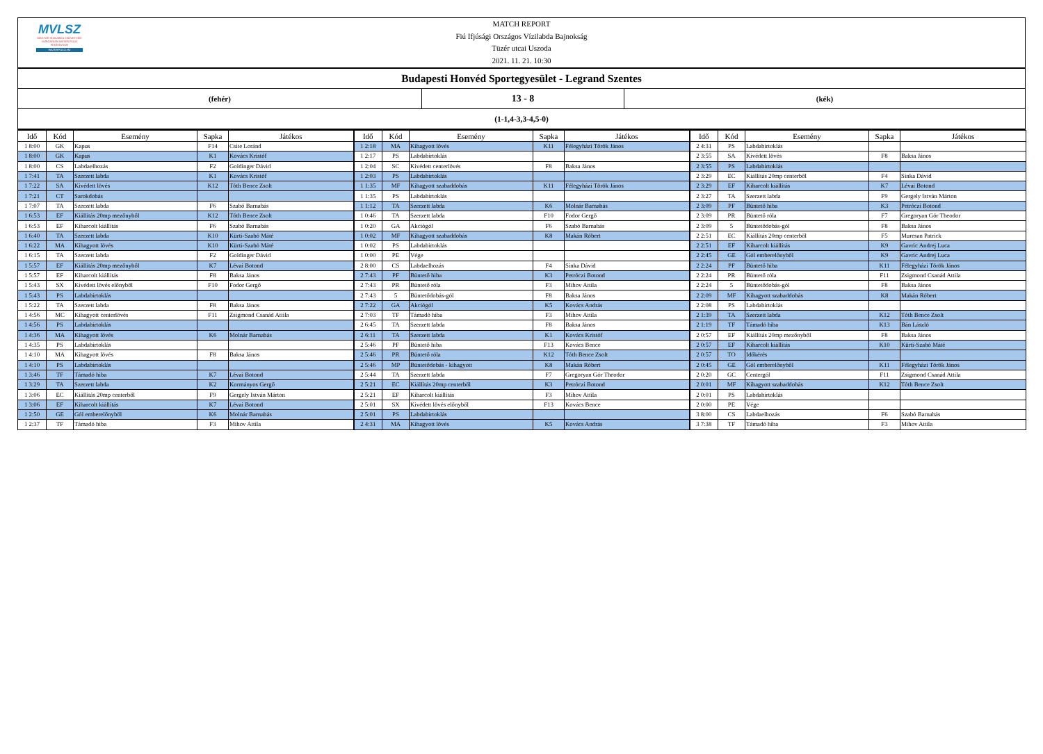MVLSZ
MAGYAR VÍZILABDA SZÖVETSÉG
HUNGARIAN WATER POLO FEDERATION
WATERPOLO.HU
MATCH REPORT
Fiú Ifjúsági Országos Vízilabda Bajnokság
Tüzér utcai Uszoda
2021. 11. 21. 10:30
Budapesti Honvéd Sportegyesület - Legrand Szentes
(fehér)
13 - 8
(kék)
(1-1,4-3,3-4,5-0)
| Idő | Kód | Esemény | Sapka | Játékos | Idő | Kód | Esemény | Sapka | Játékos | Idő | Kód | Esemény | Sapka | Játékos |
| --- | --- | --- | --- | --- | --- | --- | --- | --- | --- | --- | --- | --- | --- | --- |
| 1 8:00 | GK | Kapus | F14 | Csite Loránd | 1 2:18 | MA | Kihagyott lövés | K11 | Félegyházi Török János | 2 4:31 | PS | Labdabirtoklás | | |
| 1 8:00 | GK | Kapus | K1 | Kovács Kristóf | 1 2:17 | PS | Labdabirtoklás | | | 2 3:55 | SA | Kivédett lövés | F8 | Baksa János |
| 1 8:00 | CS | Labdaelhozás | F2 | Goldinger Dávid | 1 2:04 | SC | Kivédett centerlövés | F8 | Baksa János | 2 3:55 | PS | Labdabirtoklás | | |
| 1 7:41 | TA | Szerzett labda | K1 | Kovács Kristóf | 1 2:03 | PS | Labdabirtoklás | | | 2 3:29 | EC | Kiállítás 20mp centerből | F4 | Sinka Dávid |
| 1 7:22 | SA | Kivédett lövés | K12 | Tóth Bence Zsolt | 1 1:35 | MF | Kihagyott szabaddobás | K11 | Félegyházi Török János | 2 3:29 | EF | Kiharcolt kiállítás | K7 | Lévai Botond |
| 1 7:21 | CT | Sarokdobás | | | 1 1:35 | PS | Labdabirtoklás | | | 2 3:27 | TA | Szerzett labda | F9 | Gergely István Márton |
| 1 7:07 | TA | Szerzett labda | F6 | Szabó Barnabás | 1 1:12 | TA | Szerzett labda | K6 | Molnár Barnabás | 2 3:09 | PF | Büntető hiba | K3 | Petróczi Botond |
| 1 6:53 | EF | Kiállítás 20mp mezőnyből | K12 | Tóth Bence Zsolt | 1 0:46 | TA | Szerzett labda | F10 | Fodor Gergő | 2 3:09 | PR | Büntető róla | F7 | Gregoryan Gór Theodor |
| 1 6:53 | EF | Kiharcolt kiállítás | F6 | Szabó Barnabás | 1 0:20 | GA | Akciógól | F6 | Szabó Barnabás | 2 3:09 | 5 | Büntetődobás-gól | F8 | Baksa János |
| 1 6:40 | TA | Szerzett labda | K10 | Kürti-Szabó Máté | 1 0:02 | MF | Kihagyott szabaddobás | K8 | Makán Róbert | 2 2:51 | EC | Kiállítás 20mp centerből | F5 | Muresan Patrick |
| 1 6:22 | MA | Kihagyott lövés | K10 | Kürti-Szabó Máté | 1 0:02 | PS | Labdabirtoklás | | | 2 2:51 | EF | Kiharcolt kiállítás | K9 | Gavric Andrej Luca |
| 1 6:15 | TA | Szerzett labda | F2 | Goldinger Dávid | 1 0:00 | PE | Vége | | | 2 2:45 | GE | Gól emberelőnyből | K9 | Gavric Andrej Luca |
| 1 5:57 | EF | Kiállítás 20mp mezőnyből | K7 | Lévai Botond | 2 8:00 | CS | Labdaelhozás | F4 | Sinka Dávid | 2 2:24 | PF | Büntető hiba | K11 | Félegyházi Török János |
| 1 5:57 | EF | Kiharcolt kiállítás | F8 | Baksa János | 2 7:43 | PF | Büntető hiba | K3 | Petróczi Botond | 2 2:24 | PR | Büntető róla | F11 | Zsigmond Csanád Attila |
| 1 5:43 | SX | Kivédett lövés előnyből | F10 | Fodor Gergő | 2 7:43 | PR | Büntető róla | F3 | Mihov Attila | 2 2:24 | 5 | Büntetődobás-gól | F8 | Baksa János |
| 1 5:43 | PS | Labdabirtoklás | | | 2 7:43 | 5 | Büntetődobás-gól | F8 | Baksa János | 2 2:09 | MF | Kihagyott szabaddobás | K8 | Makán Róbert |
| 1 5:22 | TA | Szerzett labda | F8 | Baksa János | 2 7:22 | GA | Akciógól | K5 | Kovács András | 2 2:08 | PS | Labdabirtoklás | | |
| 1 4:56 | MC | Kihagyott centerlövés | F11 | Zsigmond Csanád Attila | 2 7:03 | TF | Támadó hiba | F3 | Mihov Attila | 2 1:39 | TA | Szerzett labda | K12 | Tóth Bence Zsolt |
| 1 4:56 | PS | Labdabirtoklás | | | 2 6:45 | TA | Szerzett labda | F8 | Baksa János | 2 1:19 | TF | Támadó hiba | K13 | Bán László |
| 1 4:36 | MA | Kihagyott lövés | K6 | Molnár Barnabás | 2 6:11 | TA | Szerzett labda | K1 | Kovács Kristóf | 2 0:57 | EF | Kiállítás 20mp mezőnyből | F8 | Baksa János |
| 1 4:35 | PS | Labdabirtoklás | | | 2 5:46 | PF | Büntető hiba | F13 | Kovács Bence | 2 0:57 | EF | Kiharcolt kiállítás | K10 | Kürti-Szabó Máté |
| 1 4:10 | MA | Kihagyott lövés | F8 | Baksa János | 2 5:46 | PR | Büntető róla | K12 | Tóth Bence Zsolt | 2 0:57 | TO | Időkérés | | |
| 1 4:10 | PS | Labdabirtoklás | | | 2 5:46 | MP | Büntetődobás - kihagyott | K8 | Makán Róbert | 2 0:45 | GE | Gól emberelőnyből | K11 | Félegyházi Török János |
| 1 3:46 | TF | Támadó hiba | K7 | Lévai Botond | 2 5:44 | TA | Szerzett labda | F7 | Gregoryan Gór Theodor | 2 0:20 | GC | Centergól | F11 | Zsigmond Csanád Attila |
| 1 3:29 | TA | Szerzett labda | K2 | Kormányos Gergő | 2 5:21 | EC | Kiállítás 20mp centerből | K3 | Petróczi Botond | 2 0:01 | MF | Kihagyott szabaddobás | K12 | Tóth Bence Zsolt |
| 1 3:06 | EC | Kiállítás 20mp centerből | F9 | Gergely István Márton | 2 5:21 | EF | Kiharcolt kiállítás | F3 | Mihov Attila | 2 0:01 | PS | Labdabirtoklás | | |
| 1 3:06 | EF | Kiharcolt kiállítás | K7 | Lévai Botond | 2 5:01 | SX | Kivédett lövés előnyből | F13 | Kovács Bence | 2 0:00 | PE | Vége | | |
| 1 2:50 | GE | Gól emberelőnyből | K6 | Molnár Barnabás | 2 5:01 | PS | Labdabirtoklás | | | 3 8:00 | CS | Labdaelhozás | F6 | Szabó Barnabás |
| 1 2:37 | TF | Támadó hiba | F3 | Mihov Attila | 2 4:31 | MA | Kihagyott lövés | K5 | Kovács András | 3 7:38 | TF | Támadó hiba | F3 | Mihov Attila |